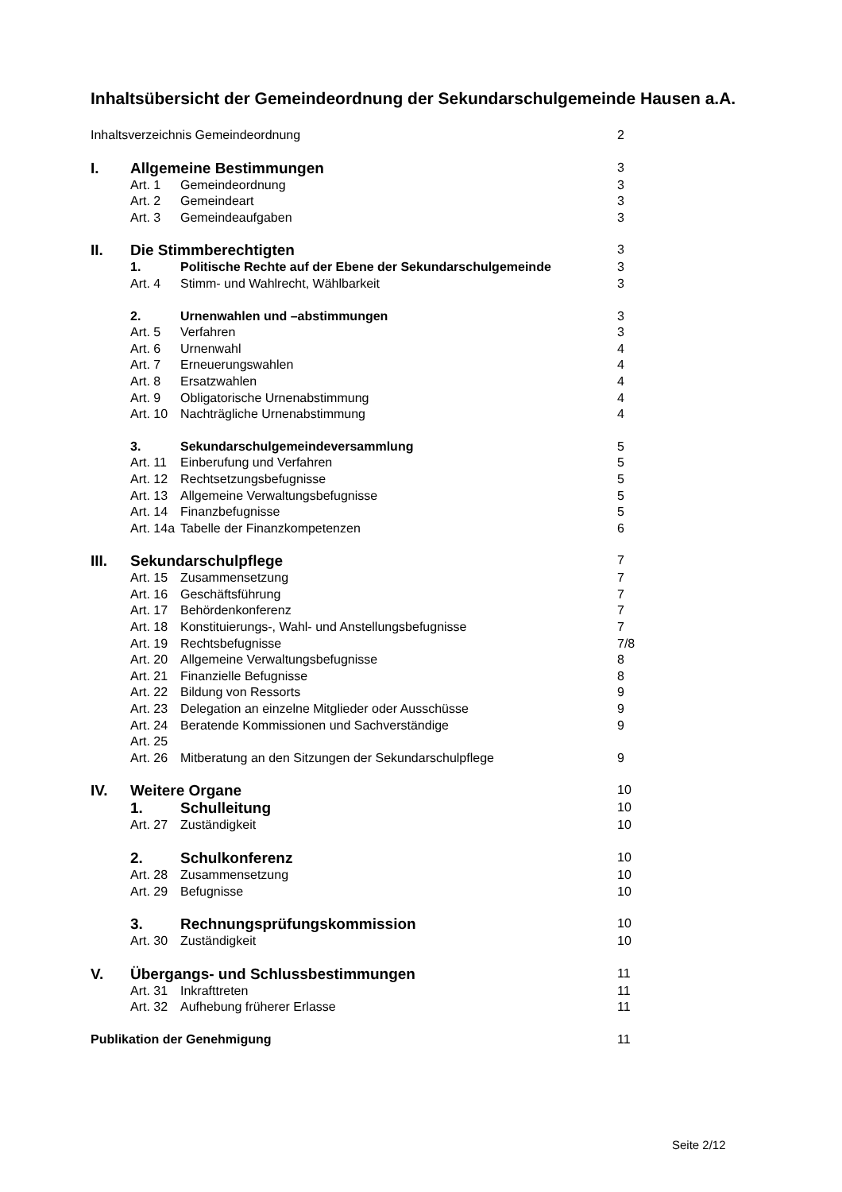Inhaltsübersicht der Gemeindeordnung der Sekundarschulgemeinde Hausen a.A.
| Inhaltsverzeichnis Gemeindeordnung | | | 2 |
| I. | Allgemeine Bestimmungen | | 3 |
| | Art. 1 | Gemeindeordnung | 3 |
| | Art. 2 | Gemeindeart | 3 |
| | Art. 3 | Gemeindeaufgaben | 3 |
| II. | Die Stimmberechtigten | | 3 |
| | 1. | Politische Rechte auf der Ebene der Sekundarschulgemeinde | 3 |
| | Art. 4 | Stimm- und Wahlrecht, Wählbarkeit | 3 |
| | 2. | Urnenwahlen und –abstimmungen | 3 |
| | Art. 5 | Verfahren | 3 |
| | Art. 6 | Urnenwahl | 4 |
| | Art. 7 | Erneuerungswahlen | 4 |
| | Art. 8 | Ersatzwahlen | 4 |
| | Art. 9 | Obligatorische Urnenabstimmung | 4 |
| | Art. 10 | Nachträgliche Urnenabstimmung | 4 |
| | 3. | Sekundarschulgemeindeversammlung | 5 |
| | Art. 11 | Einberufung und Verfahren | 5 |
| | Art. 12 | Rechtsetzungsbefugnisse | 5 |
| | Art. 13 | Allgemeine Verwaltungsbefugnisse | 5 |
| | Art. 14 | Finanzbefugnisse | 5 |
| | Art. 14a | Tabelle der Finanzkompetenzen | 6 |
| III. | Sekundarschulpflege | | 7 |
| | Art. 15 | Zusammensetzung | 7 |
| | Art. 16 | Geschäftsführung | 7 |
| | Art. 17 | Behördenkonferenz | 7 |
| | Art. 18 | Konstituierungs-, Wahl- und Anstellungsbefugnisse | 7 |
| | Art. 19 | Rechtsbefugnisse | 7/8 |
| | Art. 20 | Allgemeine Verwaltungsbefugnisse | 8 |
| | Art. 21 | Finanzielle Befugnisse | 8 |
| | Art. 22 | Bildung von Ressorts | 9 |
| | Art. 23 | Delegation an einzelne Mitglieder oder Ausschüsse | 9 |
| | Art. 24 | Beratende Kommissionen und Sachverständige | 9 |
| | Art. 25 | | |
| | Art. 26 | Mitberatung an den Sitzungen der Sekundarschulpflege | 9 |
| IV. | Weitere Organe | | 10 |
| | 1. | Schulleitung | 10 |
| | Art. 27 | Zuständigkeit | 10 |
| | 2. | Schulkonferenz | 10 |
| | Art. 28 | Zusammensetzung | 10 |
| | Art. 29 | Befugnisse | 10 |
| | 3. | Rechnungsprüfungskommission | 10 |
| | Art. 30 | Zuständigkeit | 10 |
| V. | Übergangs- und Schlussbestimmungen | | 11 |
| | Art. 31 | Inkrafttreten | 11 |
| | Art. 32 | Aufhebung früherer Erlasse | 11 |
| Publikation der Genehmigung | | | 11 |
Seite 2/12